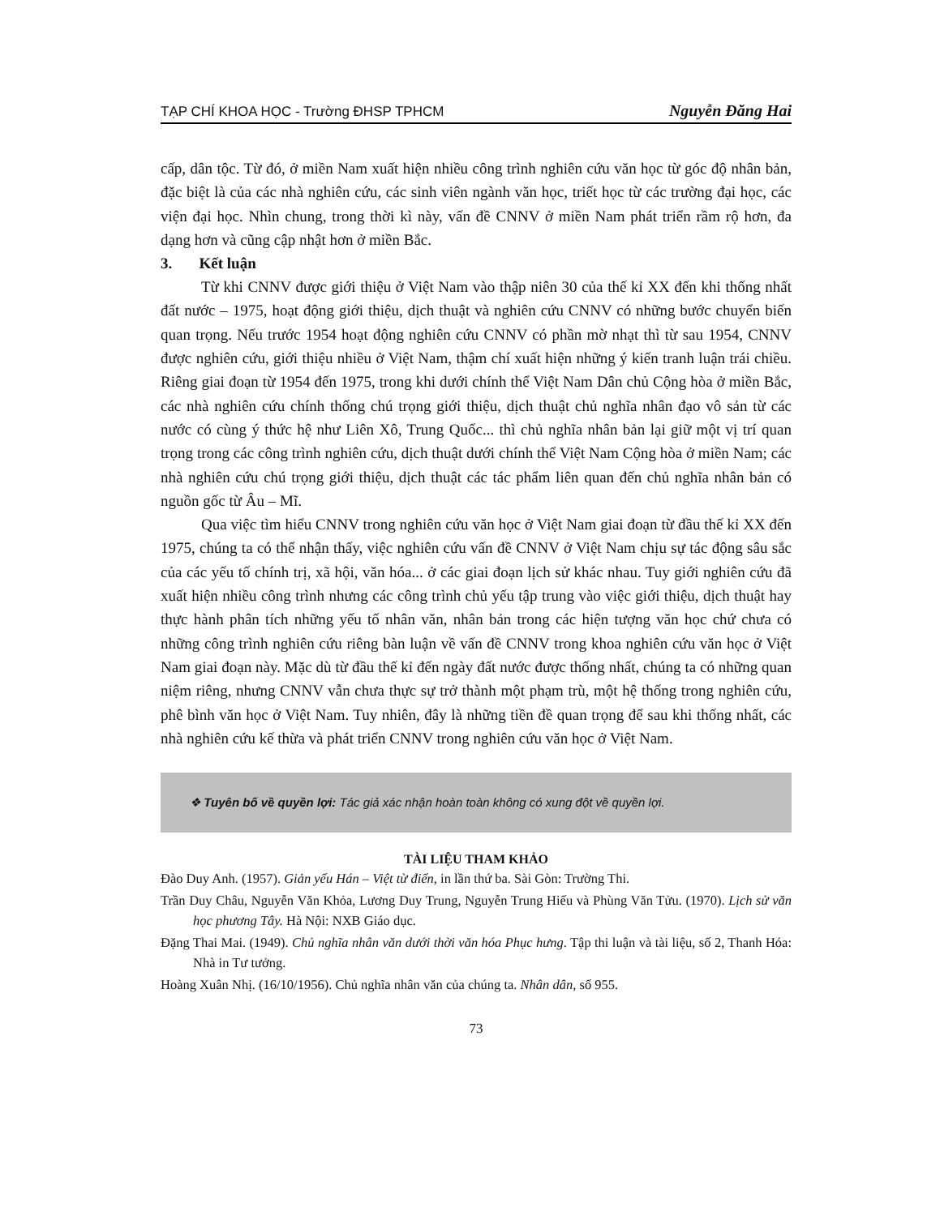TẠP CHÍ KHOA HỌC - Trường ĐHSP TPHCM Nguyễn Đăng Hai
cấp, dân tộc. Từ đó, ở miền Nam xuất hiện nhiều công trình nghiên cứu văn học từ góc độ nhân bản, đặc biệt là của các nhà nghiên cứu, các sinh viên ngành văn học, triết học từ các trường đại học, các viện đại học. Nhìn chung, trong thời kì này, vấn đề CNNV ở miền Nam phát triển rầm rộ hơn, đa dạng hơn và cũng cập nhật hơn ở miền Bắc.
3. Kết luận
Từ khi CNNV được giới thiệu ở Việt Nam vào thập niên 30 của thế kỉ XX đến khi thống nhất đất nước – 1975, hoạt động giới thiệu, dịch thuật và nghiên cứu CNNV có những bước chuyển biến quan trọng. Nếu trước 1954 hoạt động nghiên cứu CNNV có phần mờ nhạt thì từ sau 1954, CNNV được nghiên cứu, giới thiệu nhiều ở Việt Nam, thậm chí xuất hiện những ý kiến tranh luận trái chiều. Riêng giai đoạn từ 1954 đến 1975, trong khi dưới chính thể Việt Nam Dân chủ Cộng hòa ở miền Bắc, các nhà nghiên cứu chính thống chú trọng giới thiệu, dịch thuật chủ nghĩa nhân đạo vô sản từ các nước có cùng ý thức hệ như Liên Xô, Trung Quốc... thì chủ nghĩa nhân bản lại giữ một vị trí quan trọng trong các công trình nghiên cứu, dịch thuật dưới chính thể Việt Nam Cộng hòa ở miền Nam; các nhà nghiên cứu chú trọng giới thiệu, dịch thuật các tác phẩm liên quan đến chủ nghĩa nhân bản có nguồn gốc từ Âu – Mĩ.
Qua việc tìm hiểu CNNV trong nghiên cứu văn học ở Việt Nam giai đoạn từ đầu thế kỉ XX đến 1975, chúng ta có thể nhận thấy, việc nghiên cứu vấn đề CNNV ở Việt Nam chịu sự tác động sâu sắc của các yếu tố chính trị, xã hội, văn hóa... ở các giai đoạn lịch sử khác nhau. Tuy giới nghiên cứu đã xuất hiện nhiều công trình nhưng các công trình chủ yếu tập trung vào việc giới thiệu, dịch thuật hay thực hành phân tích những yếu tố nhân văn, nhân bản trong các hiện tượng văn học chứ chưa có những công trình nghiên cứu riêng bàn luận về vấn đề CNNV trong khoa nghiên cứu văn học ở Việt Nam giai đoạn này. Mặc dù từ đầu thế kỉ đến ngày đất nước được thống nhất, chúng ta có những quan niệm riêng, nhưng CNNV vẫn chưa thực sự trở thành một phạm trù, một hệ thống trong nghiên cứu, phê bình văn học ở Việt Nam. Tuy nhiên, đây là những tiền đề quan trọng để sau khi thống nhất, các nhà nghiên cứu kế thừa và phát triển CNNV trong nghiên cứu văn học ở Việt Nam.
❖ Tuyên bố về quyền lợi: Tác giả xác nhận hoàn toàn không có xung đột về quyền lợi.
TÀI LIỆU THAM KHẢO
Đào Duy Anh. (1957). Giản yếu Hán – Việt từ điển, in lần thứ ba. Sài Gòn: Trường Thi.
Trần Duy Châu, Nguyễn Văn Khỏa, Lương Duy Trung, Nguyễn Trung Hiếu và Phùng Văn Tửu. (1970). Lịch sử văn học phương Tây. Hà Nội: NXB Giáo dục.
Đặng Thai Mai. (1949). Chủ nghĩa nhân văn dưới thời văn hóa Phục hưng. Tập thi luận và tài liệu, số 2, Thanh Hóa: Nhà in Tư tưởng.
Hoàng Xuân Nhị. (16/10/1956). Chủ nghĩa nhân văn của chúng ta. Nhân dân, số 955.
73